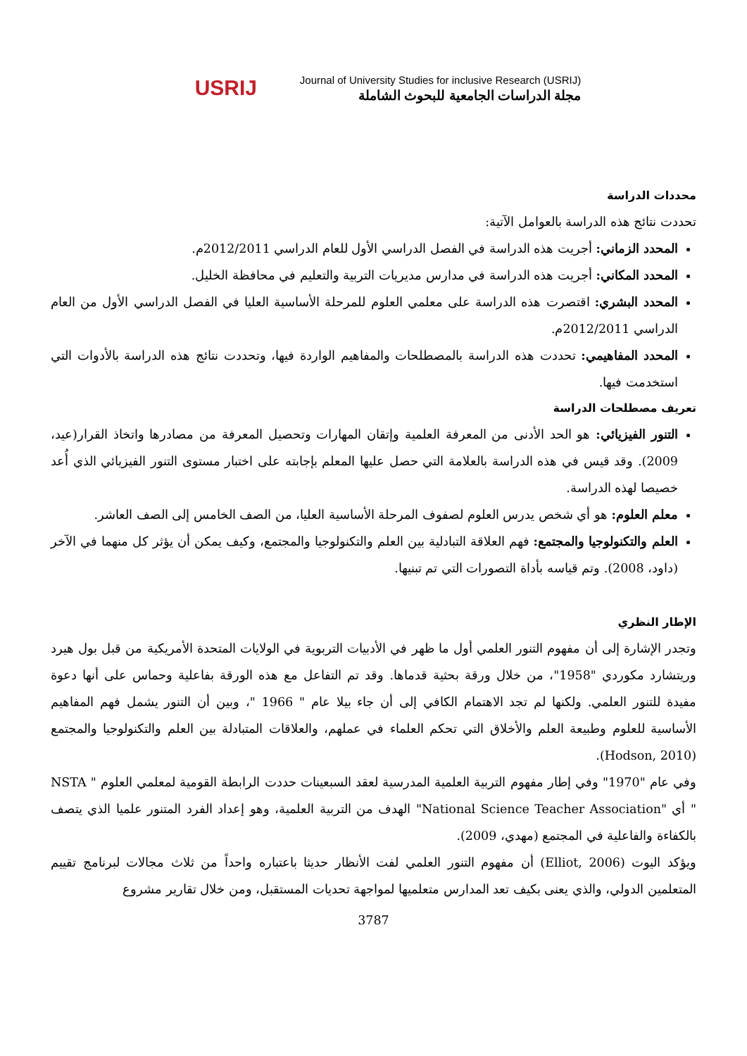USRIJ
Journal of University Studies for inclusive Research (USRIJ)
مجلة الدراسات الجامعية للبحوث الشاملة
محددات الدراسة
تحددت نتائج هذه الدراسة بالعوامل الآتية:
المحدد الزماني: أجريت هذه الدراسة في الفصل الدراسي الأول للعام الدراسي 2012/2011م.
المحدد المكاني: أجريت هذه الدراسة في مدارس مديريات التربية والتعليم في محافظة الخليل.
المحدد البشري: اقتصرت هذه الدراسة على معلمي العلوم للمرحلة الأساسية العليا في الفصل الدراسي الأول من العام الدراسي 2012/2011م.
المحدد المفاهيمي: تحددت هذه الدراسة بالمصطلحات والمفاهيم الواردة فيها، وتحددت نتائج هذه الدراسة بالأدوات التي استخدمت فيها.
تعريف مصطلحات الدراسة
التنور الفيزيائي: هو الحد الأدنى من المعرفة العلمية وإتقان المهارات وتحصيل المعرفة من مصادرها واتخاذ القرار(عيد، 2009). وقد قيس في هذه الدراسة بالعلامة التي حصل عليها المعلم بإجابته على اختبار مستوى التنور الفيزيائي الذي أُعد خصيصا لهذه الدراسة.
معلم العلوم: هو أي شخص يدرس العلوم لصفوف المرحلة الأساسية العليا، من الصف الخامس إلى الصف العاشر.
العلم والتكنولوجيا والمجتمع: فهم العلاقة التبادلية بين العلم والتكنولوجيا والمجتمع، وكيف يمكن أن يؤثر كل منهما في الآخر (داود، 2008). وتم قياسه بأداة التصورات التي تم تبنيها.
الإطار النظري
وتجدر الإشارة إلى أن مفهوم التنور العلمي أول ما ظهر في الأدبيات التربوية في الولايات المتحدة الأمريكية من قبل بول هيرد وريتشارد مكوردي "1958"، من خلال ورقة بحثية قدماها. وقد تم التفاعل مع هذه الورقة بفاعلية وحماس على أنها دعوة مفيدة للتنور العلمي. ولكنها لم تجد الاهتمام الكافي إلى أن جاء بيلا عام " 1966 "، وبين أن التنور يشمل فهم المفاهيم الأساسية للعلوم وطبيعة العلم والأخلاق التي تحكم العلماء في عملهم، والعلاقات المتبادلة بين العلم والتكنولوجيا والمجتمع (Hodson, 2010).
وفي عام "1970" وفي إطار مفهوم التربية العلمية المدرسية لعقد السبعينات حددت الرابطة القومية لمعلمي العلوم " NSTA " أي "National Science Teacher Association" الهدف من التربية العلمية، وهو إعداد الفرد المتنور علميا الذي يتصف بالكفاءة والفاعلية في المجتمع (مهدي، 2009).
ويؤكد اليوت (Elliot, 2006) أن مفهوم التنور العلمي لفت الأنظار حديثا باعتباره واحداً من ثلاث مجالات لبرنامج تقييم المتعلمين الدولي، والذي يعنى بكيف تعد المدارس متعلميها لمواجهة تحديات المستقبل، ومن خلال تقارير مشروع
3787